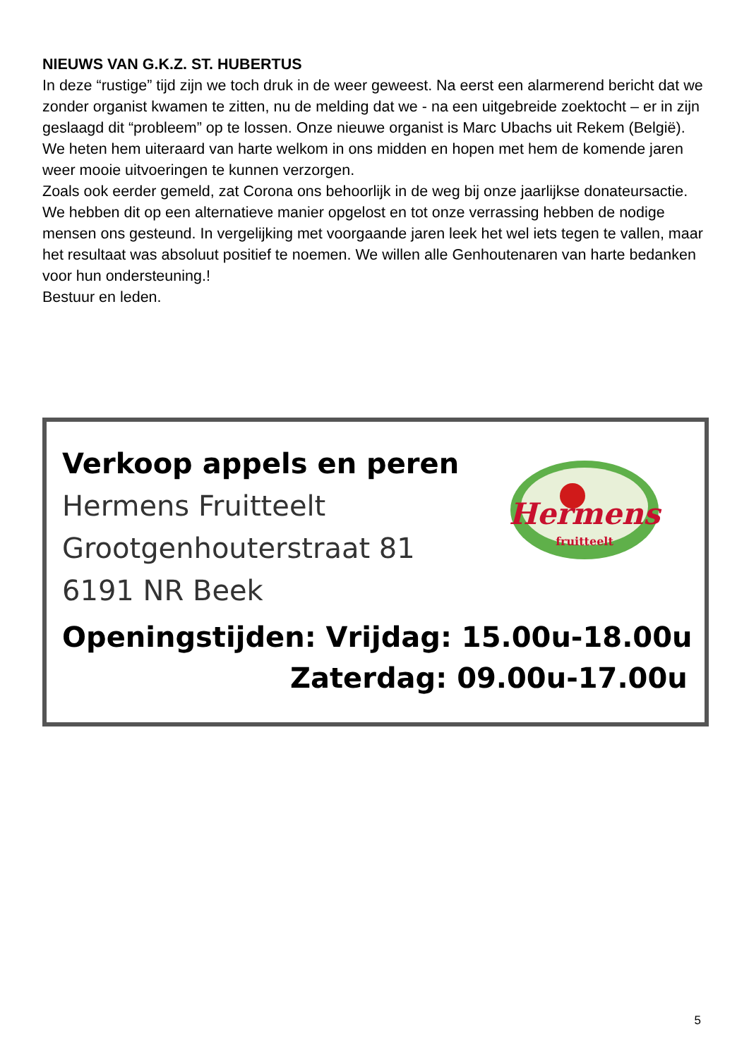NIEUWS VAN G.K.Z. ST. HUBERTUS
In deze “rustige” tijd zijn we toch druk in de weer geweest. Na eerst een alarmerend bericht dat we zonder organist kwamen te zitten, nu de melding dat we - na een uitgebreide zoektocht – er in zijn geslaagd dit “probleem” op te lossen. Onze nieuwe organist is Marc Ubachs uit Rekem (België). We heten hem uiteraard van harte welkom in ons midden en hopen met hem de komende jaren weer mooie uitvoeringen te kunnen verzorgen.
Zoals ook eerder gemeld, zat Corona ons behoorlijk in de weg bij onze jaarlijkse donateursactie. We hebben dit op een alternatieve manier opgelost en tot onze verrassing hebben de nodige mensen ons gesteund. In vergelijking met voorgaande jaren leek het wel iets tegen te vallen, maar het resultaat was absoluut positief te noemen. We willen alle Genhoutenaren van harte bedanken voor hun ondersteuning.!
Bestuur en leden.
Hermens
fruitteelt
Verkoop appels en peren
Hermens Fruitteelt
Grootgenhouterstraat 81
6191 NR Beek
Openingstijden: Vrijdag: 15.00u-18.00u
Zaterdag: 09.00u-17.00u
5